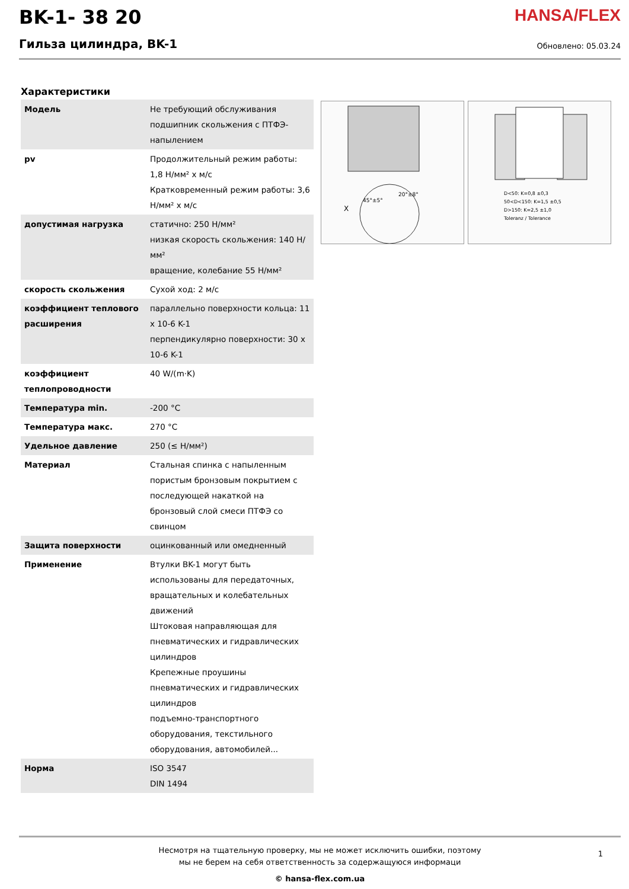BK-1- 38 20
Гильза цилиндра, BK-1
HANSA/FLEX
Обновлено: 05.03.24
Характеристики
| Модель | Не требующий обслуживания подшипник скольжения с ПТФЭ-напылением |
| pv | Продолжительный режим работы: 1,8 Н/мм² x м/с Кратковременный режим работы: 3,6 Н/мм² x м/с |
| допустимая нагрузка | статично: 250 Н/мм² низкая скорость скольжения: 140 Н/мм² вращение, колебание 55 Н/мм² |
| скорость скольжения | Сухой ход: 2 м/с |
| коэффициент теплового расширения | параллельно поверхности кольца: 11 x 10-6 K-1 перпендикулярно поверхности: 30 x 10-6 K-1 |
| коэффициент теплопроводности | 40 W/(m·K) |
| Температура min. | -200 °C |
| Температура макс. | 270 °C |
| Удельное давление | 250 (≤ Н/мм²) |
| Материал | Стальная спинка с напыленным пористым бронзовым покрытием с последующей накаткой на бронзовый слой смеси ПТФЭ со свинцом |
| Защита поверхности | оцинкованный или омедненный |
| Применение | Втулки BK-1 могут быть использованы для передаточных, вращательных и колебательных движений Штоковая направляющая для пневматических и гидравлических цилиндров Крепежные проушины пневматических и гидравлических цилиндров подъемно-транспортного оборудования, текстильного оборудования, автомобилей... |
| Норма | ISO 3547 DIN 1494 |
45°±5°
20°±8°
X
D<50: K=0,8 ±0,3
50<D<150: K=1,5 ±0,5
D>150: K=2,5 ±1,0
Toleranz / Tolerance
Несмотря на тщательную проверку, мы не может исключить ошибки, поэтому
мы не берем на себя ответственность за содержащуюся информаци
© hansa-flex.com.ua
1